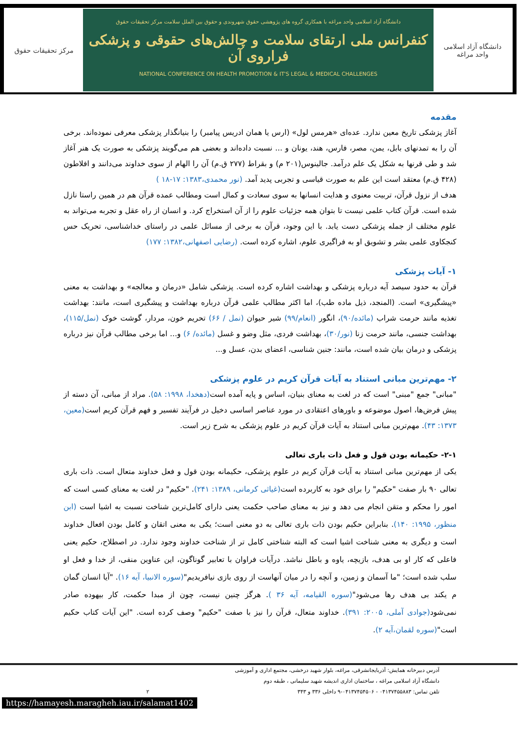مرکز تحقیقات حقوق
دانشگاه آزاد اسلامی واحد مراغه با همکاری گروه های پژوهشی حقوق شهروندی و حقوق بین الملل سلامت مرکز تحقیقات حقوق
کنفرانس ملی ارتقای سلامت و چالش‌های حقوقی و پزشکی فراروی آن
NATIONAL CONFERENCE ON HEALTH PROMOTION & IT'S LEGAL & MEDICAL CHALLENGES
دانشگاه آزاد اسلامی
واحد مراغه
مقدمه
آغاز پزشکی تاریخ معین ندارد. عده‌ای «هرمس لول» (ارس یا همان ادریس پیامبر) را بنیانگذار پزشکی معرفی نموده‌اند. برخی آن را به تمدنهای بابل، یمن، مصر، فارس، هند، یونان و ... نسبت داده‌اند و بعضی هم می‌گویند پزشکی به صورت یک هنر آغاز شد و طی قرنها به شکل یک علم درآمد. جالینوس(۲۰۱ م) و بقراط (۲۷۷ ق.م) آن را الهام از سوی خداوند می‌دانند و افلاطون (۴۲۸ ق.م) معتقد است این علم به صورت قیاسی و تجربی پدید آمد. (نور محمدی،۱۳۸۳: ۱۷-۱۸ )
هدف از نزول قرآن، تربیت معنوی و هدایت انسانها به سوی سعادت و کمال است ومطالب عمده قرآن هم در همین راستا نازل شده است. قرآن کتاب علمی نیست تا بتوان همه جزئیات علوم را از آن استخراج کرد. و انسان از راه عقل و تجربه می‌تواند به علوم مختلف از جمله پزشکی دست یابد. با این وجود، قرآن به برخی از مسائل علمی در راستای خداشناسی، تحریک حس کنجکاوی علمی بشر و تشویق او به فراگیری علوم، اشاره کرده است. (رضایی اصفهانی،۱۳۸۲: ۱۷۷)
۱- آیات پزشکی
قرآن به حدود سیصد آیه درباره پزشکی و بهداشت اشاره کرده است. پزشکی شامل «درمان و معالجه» و بهداشت به معنی «پیشگیری» است. (المنجد، ذیل ماده طب)، اما اکثر مطالب علمی قرآن درباره بهداشت و پیشگیری است، مانند: بهداشت تغذیه مانند حرمت شراب (مائده/۹۰)، انگور (انعام/۹۹) شیر حیوان (نمل / ۶۶) تحریم خون، مردار، گوشت خوک (نمل/۱۱۵)، بهداشت جنسی، مانند حرمت زنا (نور/۳۰)، بهداشت فردی، مثل وضو و غسل (مائده/ ۶) و... اما برخی مطالب قرآن نیز درباره پزشکی و درمان بیان شده است، مانند: جنین شناسی، اعضای بدن، عسل و...
۲- مهم‌ترین مبانی استناد به آیات قرآن کریم در علوم پزشکی
"مبانی" جمع "مبنی" است که در لغت به معنای بنیان، اساس و پایه آمده است(دهخدا، ۱۹۹۸: ۵۸). مراد از مبانی، آن دسته از پیش فرض‌ها، اصول موضوعه و باورهای اعتقادی در مورد عناصر اساسی دخیل در فرآیند تفسیر و فهم قرآن کریم است(معین، ۱۳۷۳: ۴۳). مهم‌ترین مبانی استناد به آیات قرآن کریم در علوم پزشکی به شرح زیر است.
۲-۱- حکیمانه بودن قول و فعل ذات باری تعالی
یکی از مهم‌ترین مبانی استناد به آیات قرآن کریم در علوم پزشکی، حکیمانه بودن قول و فعل خداوند متعال است. ذات باری تعالی ۹۰ بار صفت "حکیم" را برای خود به کاربرده است(غیاثی کرمانی، ۱۳۸۹: ۲۴۱). "حکیم" در لغت به معنای کسی است که امور را محکم و متقن انجام می دهد و نیز به معنای صاحب حکمت یعنی دارای کامل‌ترین شناخت نسبت به اشیا است (ابن منظور، ۱۹۹۵: ۱۴۰). بنابراین حکیم بودن ذات باری تعالی به دو معنی است؛ یکی به معنی اتقان و کامل بودن افعال خداوند است و دیگری به معنی شناخت اشیا است که البته شناختی کامل تر از شناخت خداوند وجود ندارد. در اصطلاح، حکیم یعنی فاعلی که کار او بی هدف، بازیچه، یاوه و باطل نباشد. درآیات فراوان با تعابیر گوناگون، این عناوین منفی، از خدا و فعل او سلب شده است؛ "ما آسمان و زمین، و آنچه را در میان آنهاست از روی بازی نیافریدیم"(سوره الانبیا، آیه ۱۶). "آیا انسان گمان م یکند بی هدف رها می‌شود"(سوره القیامه، آیه ۳۶ ). هرگز چنین نیست، چون از مبدا حکمت، کار بیهوده صادر نمی‌شود(جوادی آملی، ۲۰۰۵: ۳۹۱). خداوند متعال، قرآن را نیز با صفت "حکیم" وصف کرده است. "این آیات کتاب حکیم است"(سوره لقمان،آیه ۲).
آدرس دبیرخانه همایش: آذربایجانشرقی، مراغه، بلوار شهید درخشی، مجتمع اداری و آموزشی
دانشگاه آزاد اسلامی مراغه ، ساختمان اداری اندیشه شهید سلیمانی ، طبقه دوم
تلفن تماس: ۰۴۱۳۷۴۵۵۸۸۳ - ۰۴۱۳۷۴۵۴۵۰۶-۹ داخلی ۳۳۶ و ۳۴۳ ۲
https://hamayesh.maragheh.iau.ir/salamat1402